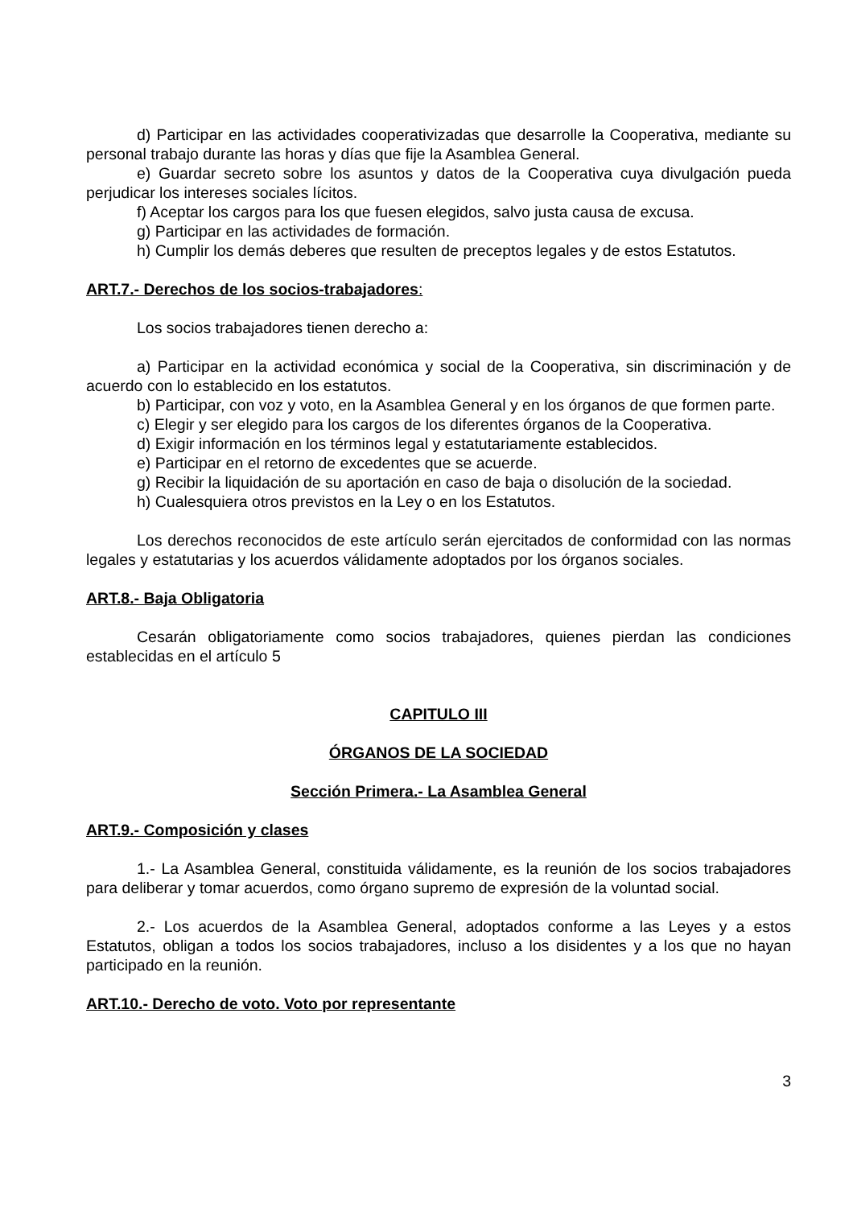d) Participar en las actividades cooperativizadas que desarrolle la Cooperativa, mediante su personal trabajo durante las horas y días que fije la Asamblea General.
e) Guardar secreto sobre los asuntos y datos de la Cooperativa cuya divulgación pueda perjudicar los intereses sociales lícitos.
f) Aceptar los cargos para los que fuesen elegidos, salvo justa causa de excusa.
g) Participar en las actividades de formación.
h) Cumplir los demás deberes que resulten de preceptos legales y de estos Estatutos.
ART.7.- Derechos de los socios-trabajadores:
Los socios trabajadores tienen derecho a:
a) Participar en la actividad económica y social de la Cooperativa, sin discriminación y de acuerdo con lo establecido en los estatutos.
b) Participar, con voz y voto, en la Asamblea General y en los órganos de que formen parte.
c) Elegir y ser elegido para los cargos de los diferentes órganos de la Cooperativa.
d) Exigir información en los términos legal y estatutariamente establecidos.
e) Participar en el retorno de excedentes que se acuerde.
g) Recibir la liquidación de su aportación en caso de baja o disolución de la sociedad.
h) Cualesquiera otros previstos en la Ley o en los Estatutos.
Los derechos reconocidos de este artículo serán ejercitados de conformidad con las normas legales y estatutarias y los acuerdos válidamente adoptados por los órganos sociales.
ART.8.- Baja Obligatoria
Cesarán obligatoriamente como socios trabajadores, quienes pierdan las condiciones establecidas en el artículo 5
CAPITULO III
ÓRGANOS DE LA SOCIEDAD
Sección Primera.- La Asamblea General
ART.9.- Composición y clases
1.- La Asamblea General, constituida válidamente, es la reunión de los socios trabajadores para deliberar y tomar acuerdos, como órgano supremo de expresión de la voluntad social.
2.- Los acuerdos de la Asamblea General, adoptados conforme a las Leyes y a estos Estatutos, obligan a todos los socios trabajadores, incluso a los disidentes y a los que no hayan participado en la reunión.
ART.10.- Derecho de voto. Voto por representante
3